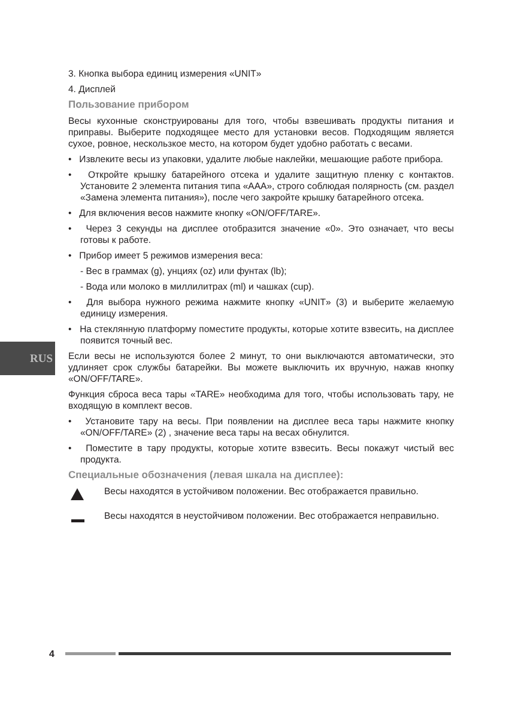RUS
3. Кнопка выбора единиц измерения «UNIT»
4. Дисплей
Пользование прибором
Весы кухонные сконструированы для того, чтобы взвешивать продукты питания и приправы. Выберите подходящее место для установки весов. Подходящим является сухое, ровное, нескользкое место, на котором будет удобно работать с весами.
• Извлеките весы из упаковки, удалите любые наклейки, мешающие работе прибора.
• Откройте крышку батарейного отсека и удалите защитную пленку с контактов. Установите 2 элемента питания типа «AAA», строго соблюдая полярность (см. раздел «Замена элемента питания»), после чего закройте крышку батарейного отсека.
• Для включения весов нажмите кнопку «ON/OFF/TARE».
• Через 3 секунды на дисплее отобразится значение «0». Это означает, что весы готовы к работе.
• Прибор имеет 5 режимов измерения веса:
- Вес в граммах (g), унциях (oz) или фунтах (lb);
- Вода или молоко в миллилитрах (ml) и чашках (cup).
• Для выбора нужного режима нажмите кнопку «UNIT» (3) и выберите желаемую единицу измерения.
• На стеклянную платформу поместите продукты, которые хотите взвесить, на дисплее появится точный вес.
Если весы не используются более 2 минут, то они выключаются автоматически, это удлиняет срок службы батарейки. Вы можете выключить их вручную, нажав кнопку «ON/OFF/TARE».
Функция сброса веса тары «TARE» необходима для того, чтобы использовать тару, не входящую в комплект весов.
• Установите тару на весы. При появлении на дисплее веса тары нажмите кнопку «ON/OFF/TARE» (2) , значение веса тары на весах обнулится.
• Поместите в тару продукты, которые хотите взвесить. Весы покажут чистый вес продукта.
Специальные обозначения (левая шкала на дисплее):
Весы находятся в устойчивом положении. Вес отображается правильно.
Весы находятся в неустойчивом положении. Вес отображается неправильно.
4